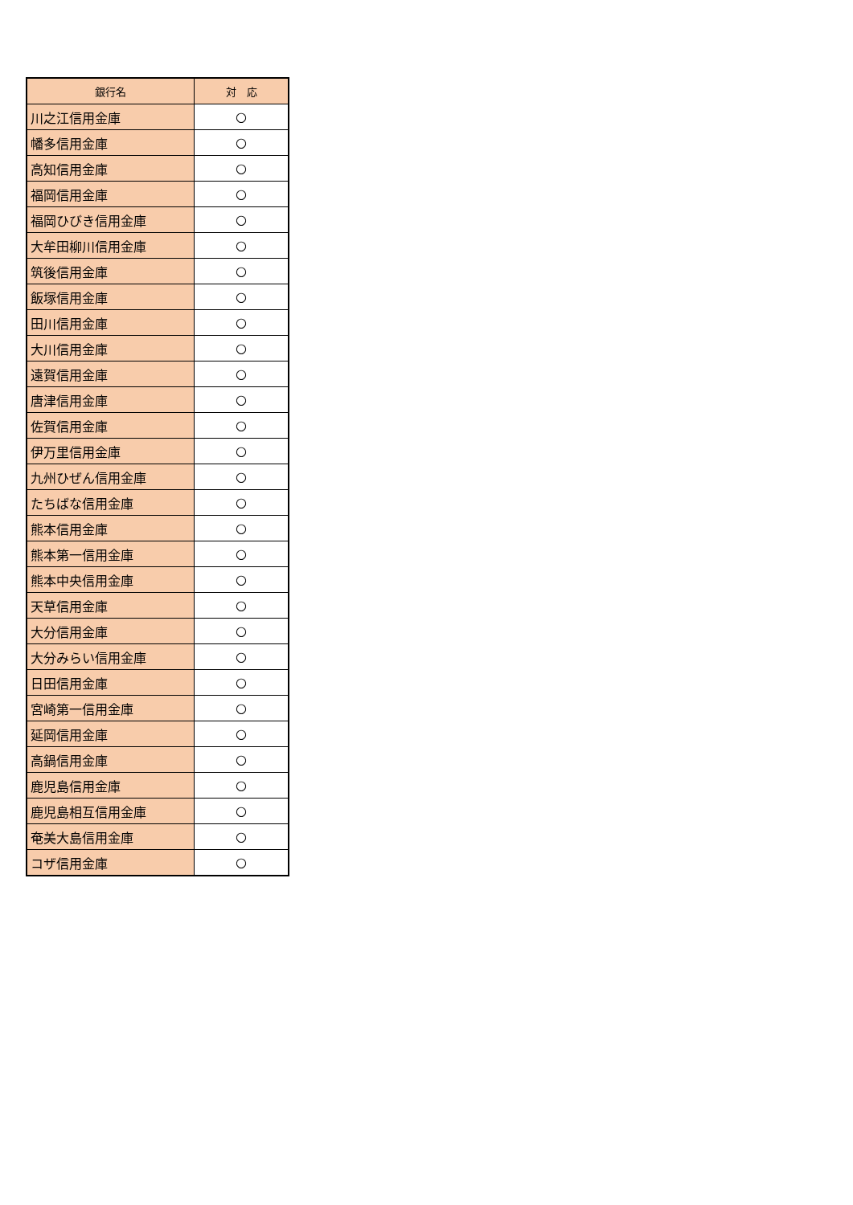| 銀行名 | 対 応 |
| --- | --- |
| 川之江信用金庫 | ○ |
| 幡多信用金庫 | ○ |
| 高知信用金庫 | ○ |
| 福岡信用金庫 | ○ |
| 福岡ひびき信用金庫 | ○ |
| 大牟田柳川信用金庫 | ○ |
| 筑後信用金庫 | ○ |
| 飯塚信用金庫 | ○ |
| 田川信用金庫 | ○ |
| 大川信用金庫 | ○ |
| 遠賀信用金庫 | ○ |
| 唐津信用金庫 | ○ |
| 佐賀信用金庫 | ○ |
| 伊万里信用金庫 | ○ |
| 九州ひぜん信用金庫 | ○ |
| たちばな信用金庫 | ○ |
| 熊本信用金庫 | ○ |
| 熊本第一信用金庫 | ○ |
| 熊本中央信用金庫 | ○ |
| 天草信用金庫 | ○ |
| 大分信用金庫 | ○ |
| 大分みらい信用金庫 | ○ |
| 日田信用金庫 | ○ |
| 宮崎第一信用金庫 | ○ |
| 延岡信用金庫 | ○ |
| 高鍋信用金庫 | ○ |
| 鹿児島信用金庫 | ○ |
| 鹿児島相互信用金庫 | ○ |
| 奄美大島信用金庫 | ○ |
| コザ信用金庫 | ○ |